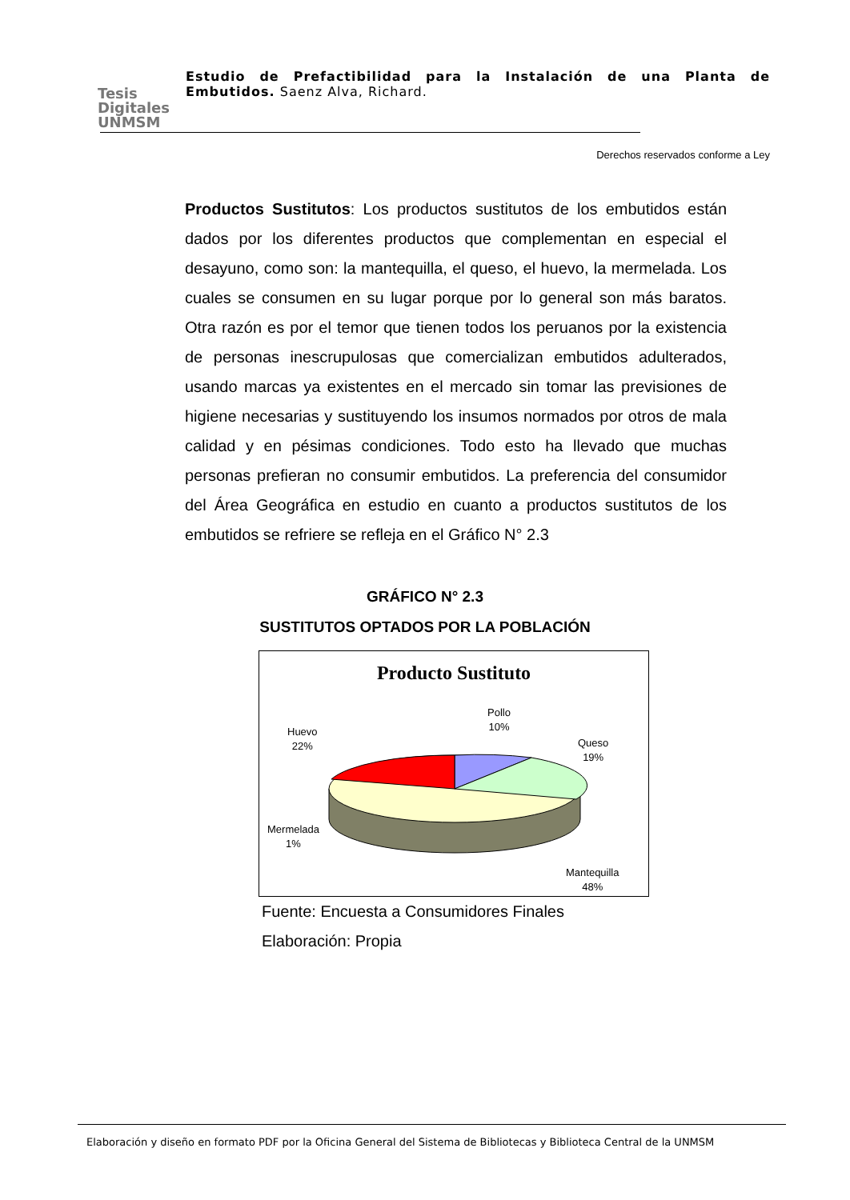Tesis
Digitales
UNMSM
Estudio de Prefactibilidad para la Instalación de una Planta de Embutidos. Saenz Alva, Richard.
Derechos reservados conforme a Ley
Productos Sustitutos: Los productos sustitutos de los embutidos están dados por los diferentes productos que complementan en especial el desayuno, como son: la mantequilla, el queso, el huevo, la mermelada. Los cuales se consumen en su lugar porque por lo general son más baratos. Otra razón es por el temor que tienen todos los peruanos por la existencia de personas inescrupulosas que comercializan embutidos adulterados, usando marcas ya existentes en el mercado sin tomar las previsiones de higiene necesarias y sustituyendo los insumos normados por otros de mala calidad y en pésimas condiciones. Todo esto ha llevado que muchas personas prefieran no consumir embutidos. La preferencia del consumidor del Área Geográfica en estudio en cuanto a productos sustitutos de los embutidos se refriere se refleja en el Gráfico N° 2.3
GRÁFICO N° 2.3
SUSTITUTOS OPTADOS POR LA POBLACIÓN
Producto Sustituto
Pollo
10%
Queso
19%
Huevo
22%
Mermelada
1%
Mantequilla
48%
Fuente: Encuesta a Consumidores Finales
Elaboración: Propia
Elaboración y diseño en formato PDF por la Oficina General del Sistema de Bibliotecas y Biblioteca Central de la UNMSM